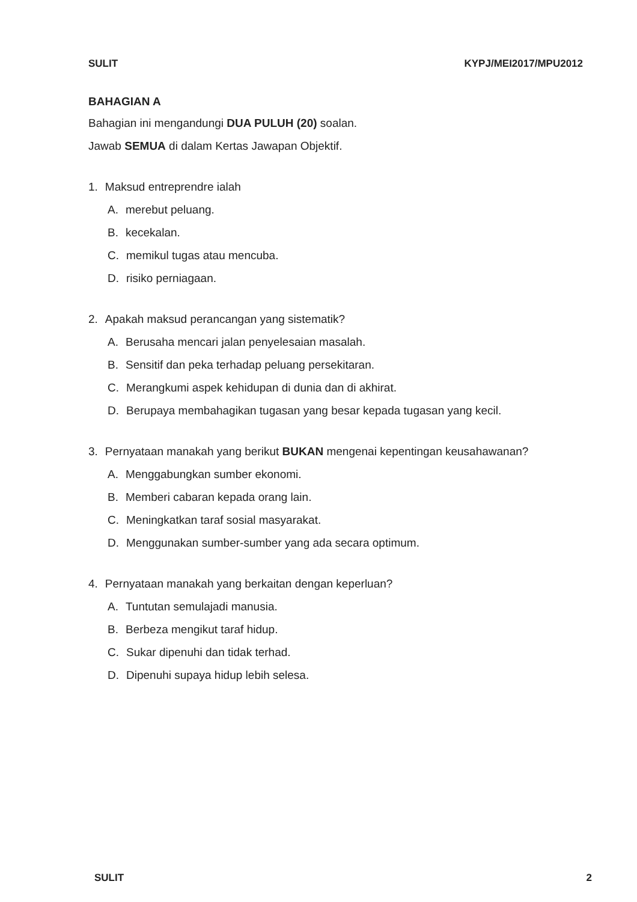SULIT KYPJ/MEI2017/MPU2012
BAHAGIAN A
Bahagian ini mengandungi DUA PULUH (20) soalan.
Jawab SEMUA di dalam Kertas Jawapan Objektif.
1. Maksud entreprendre ialah
A. merebut peluang.
B. kecekalan.
C. memikul tugas atau mencuba.
D. risiko perniagaan.
2. Apakah maksud perancangan yang sistematik?
A. Berusaha mencari jalan penyelesaian masalah.
B. Sensitif dan peka terhadap peluang persekitaran.
C. Merangkumi aspek kehidupan di dunia dan di akhirat.
D. Berupaya membahagikan tugasan yang besar kepada tugasan yang kecil.
3. Pernyataan manakah yang berikut BUKAN mengenai kepentingan keusahawanan?
A. Menggabungkan sumber ekonomi.
B. Memberi cabaran kepada orang lain.
C. Meningkatkan taraf sosial masyarakat.
D. Menggunakan sumber-sumber yang ada secara optimum.
4. Pernyataan manakah yang berkaitan dengan keperluan?
A. Tuntutan semulajadi manusia.
B. Berbeza mengikut taraf hidup.
C. Sukar dipenuhi dan tidak terhad.
D. Dipenuhi supaya hidup lebih selesa.
SULIT 2